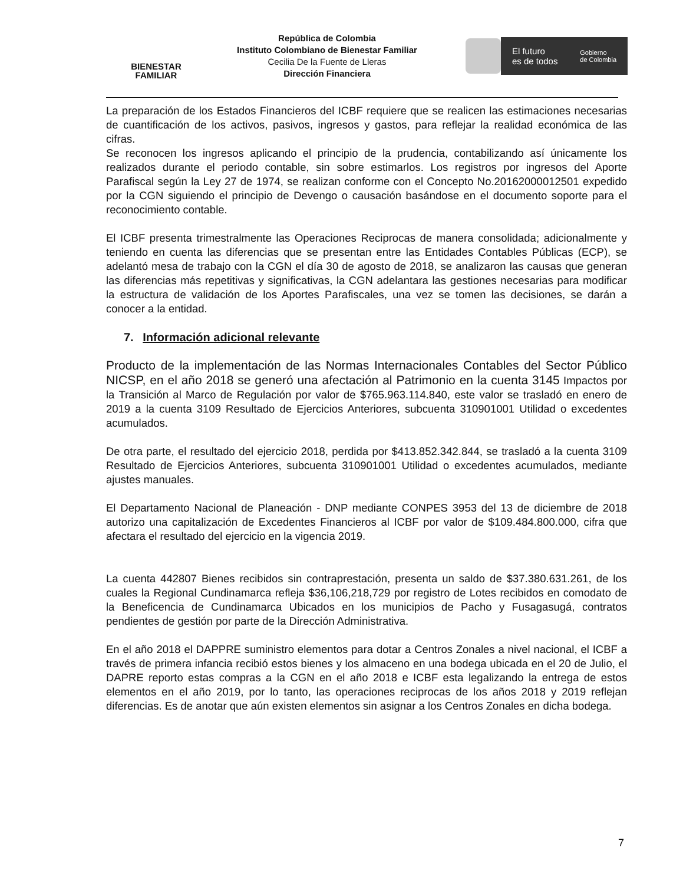BIENESTAR
FAMILIAR
República de Colombia
Instituto Colombiano de Bienestar Familiar
Cecilia De la Fuente de Lleras
Dirección Financiera
El futuro
es de todos Gobierno
de Colombia
La preparación de los Estados Financieros del ICBF requiere que se realicen las estimaciones necesarias de cuantificación de los activos, pasivos, ingresos y gastos, para reflejar la realidad económica de las cifras.
Se reconocen los ingresos aplicando el principio de la prudencia, contabilizando así únicamente los realizados durante el periodo contable, sin sobre estimarlos. Los registros por ingresos del Aporte Parafiscal según la Ley 27 de 1974, se realizan conforme con el Concepto No.20162000012501 expedido por la CGN siguiendo el principio de Devengo o causación basándose en el documento soporte para el reconocimiento contable.
El ICBF presenta trimestralmente las Operaciones Reciprocas de manera consolidada; adicionalmente y teniendo en cuenta las diferencias que se presentan entre las Entidades Contables Públicas (ECP), se adelantó mesa de trabajo con la CGN el día 30 de agosto de 2018, se analizaron las causas que generan las diferencias más repetitivas y significativas, la CGN adelantara las gestiones necesarias para modificar la estructura de validación de los Aportes Parafiscales, una vez se tomen las decisiones, se darán a conocer a la entidad.
7. Información adicional relevante
Producto de la implementación de las Normas Internacionales Contables del Sector Público NICSP, en el año 2018 se generó una afectación al Patrimonio en la cuenta 3145 Impactos por la Transición al Marco de Regulación por valor de $765.963.114.840, este valor se trasladó en enero de 2019 a la cuenta 3109 Resultado de Ejercicios Anteriores, subcuenta 310901001 Utilidad o excedentes acumulados.
De otra parte, el resultado del ejercicio 2018, perdida por $413.852.342.844, se trasladó a la cuenta 3109 Resultado de Ejercicios Anteriores, subcuenta 310901001 Utilidad o excedentes acumulados, mediante ajustes manuales.
El Departamento Nacional de Planeación - DNP mediante CONPES 3953 del 13 de diciembre de 2018 autorizo una capitalización de Excedentes Financieros al ICBF por valor de $109.484.800.000, cifra que afectara el resultado del ejercicio en la vigencia 2019.
La cuenta 442807 Bienes recibidos sin contraprestación, presenta un saldo de $37.380.631.261, de los cuales la Regional Cundinamarca refleja $36,106,218,729 por registro de Lotes recibidos en comodato de la Beneficencia de Cundinamarca Ubicados en los municipios de Pacho y Fusagasugá, contratos pendientes de gestión por parte de la Dirección Administrativa.
En el año 2018 el DAPPRE suministro elementos para dotar a Centros Zonales a nivel nacional, el ICBF a través de primera infancia recibió estos bienes y los almaceno en una bodega ubicada en el 20 de Julio, el DAPRE reporto estas compras a la CGN en el año 2018 e ICBF esta legalizando la entrega de estos elementos en el año 2019, por lo tanto, las operaciones reciprocas de los años 2018 y 2019 reflejan diferencias. Es de anotar que aún existen elementos sin asignar a los Centros Zonales en dicha bodega.
7